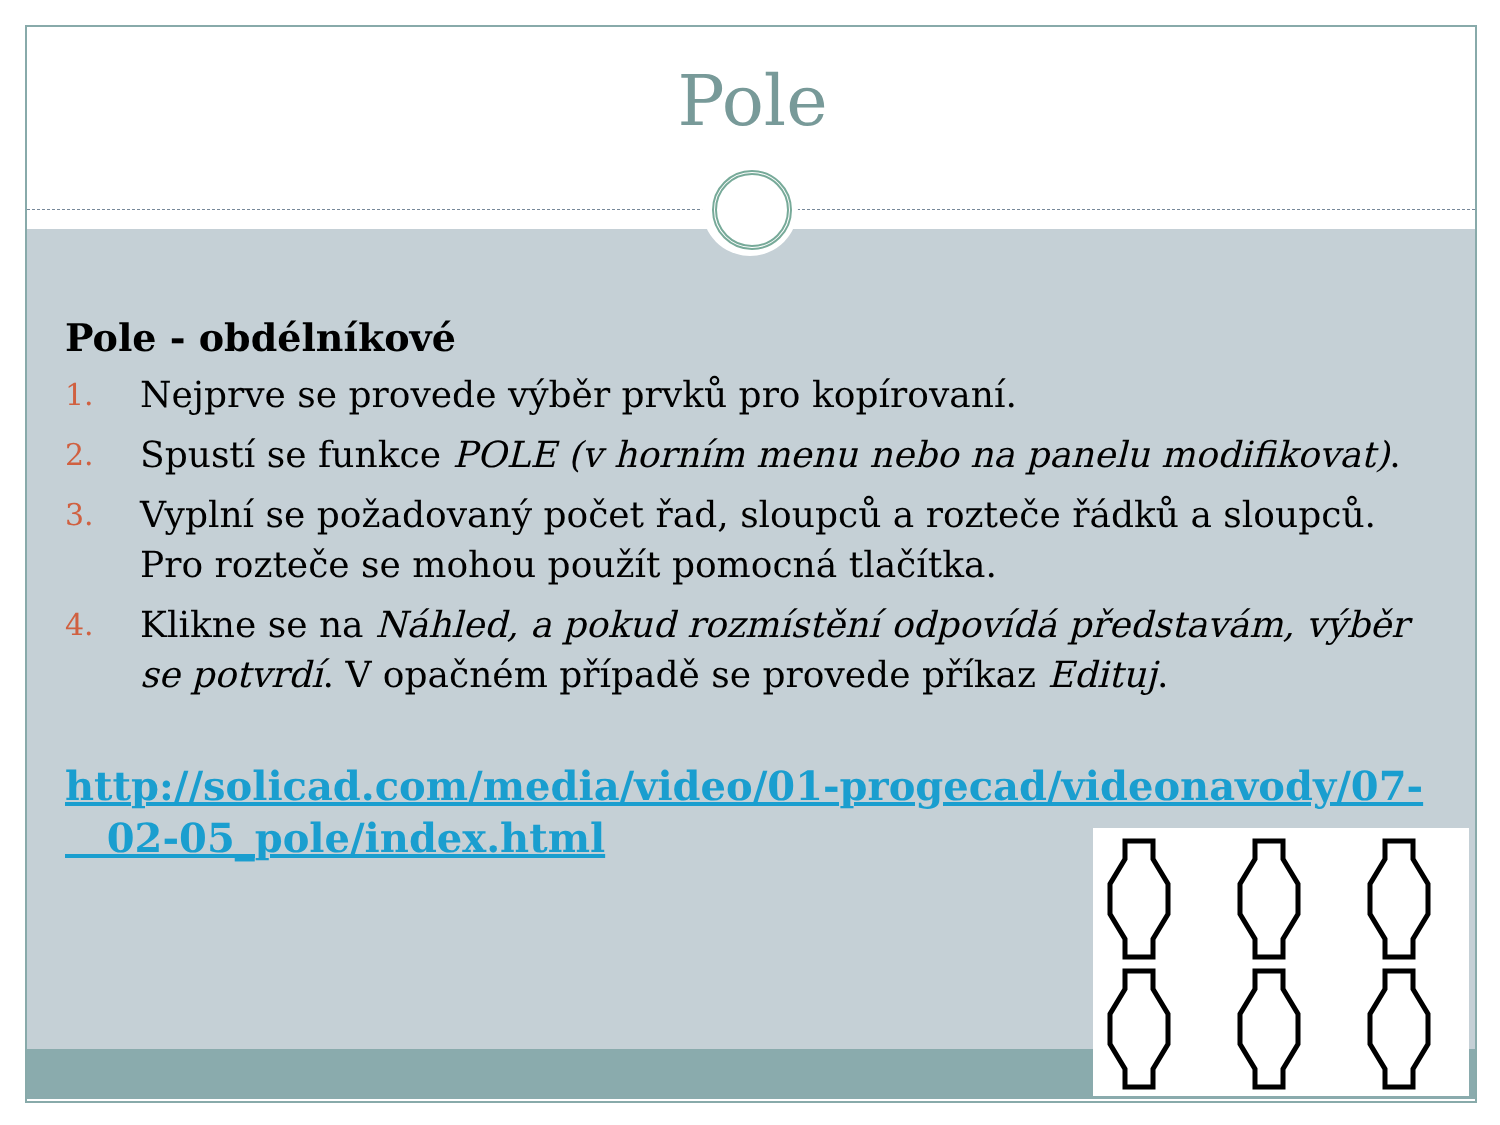Pole
Pole - obdélníkové
1. Nejprve se provede výběr prvků pro kopírovaní.
2. Spustí se funkce POLE (v horním menu nebo na panelu modifikovat).
3. Vyplní se požadovaný počet řad, sloupců a rozteče řádků a sloupců. Pro rozteče se mohou použít pomocná tlačítka.
4. Klikne se na Náhled, a pokud rozmístění odpovídá představám, výběr se potvrdí. V opačném případě se provede příkaz Edituj.
http://solicad.com/media/video/01-progecad/videonavody/07-
02-05_pole/index.html